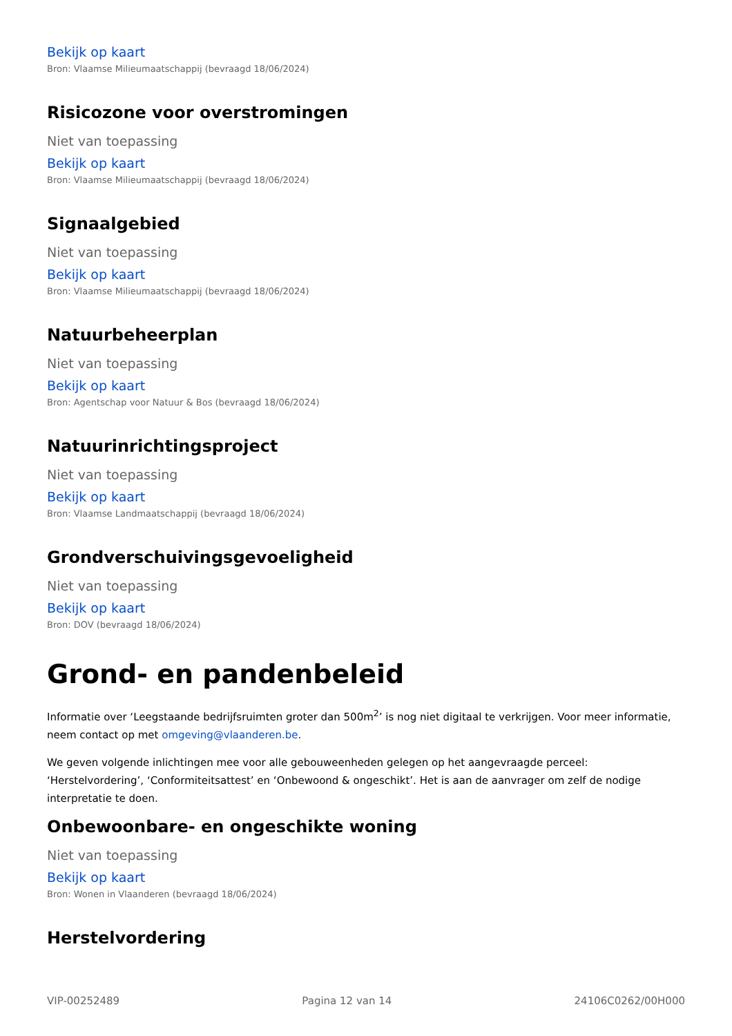Bekijk op kaart
Bron: Vlaamse Milieumaatschappij (bevraagd 18/06/2024)
Risicozone voor overstromingen
Niet van toepassing
Bekijk op kaart
Bron: Vlaamse Milieumaatschappij (bevraagd 18/06/2024)
Signaalgebied
Niet van toepassing
Bekijk op kaart
Bron: Vlaamse Milieumaatschappij (bevraagd 18/06/2024)
Natuurbeheerplan
Niet van toepassing
Bekijk op kaart
Bron: Agentschap voor Natuur & Bos (bevraagd 18/06/2024)
Natuurinrichtingsproject
Niet van toepassing
Bekijk op kaart
Bron: Vlaamse Landmaatschappij (bevraagd 18/06/2024)
Grondverschuivingsgevoeligheid
Niet van toepassing
Bekijk op kaart
Bron: DOV (bevraagd 18/06/2024)
Grond- en pandenbeleid
Informatie over ‘Leegstaande bedrijfsruimten groter dan 500m<sup>2</sup>’ is nog niet digitaal te verkrijgen. Voor meer informatie, neem contact op met omgeving@vlaanderen.be.
We geven volgende inlichtingen mee voor alle gebouweenheden gelegen op het aangevraagde perceel: ‘Herstelvordering’, ‘Conformiteitsattest’ en ‘Onbewoond & ongeschikt’. Het is aan de aanvrager om zelf de nodige interpretatie te doen.
Onbewoonbare- en ongeschikte woning
Niet van toepassing
Bekijk op kaart
Bron: Wonen in Vlaanderen (bevraagd 18/06/2024)
Herstelvordering
VIP-00252489 Pagina 12 van 14 24106C0262/00H000